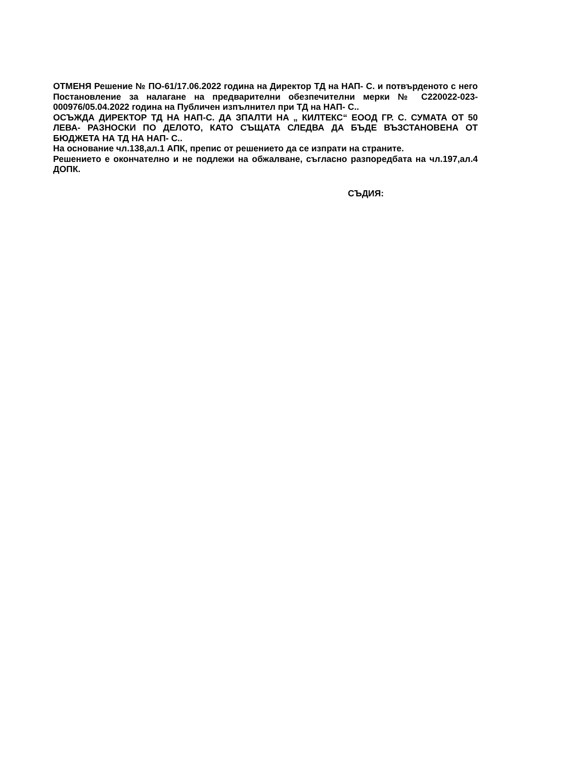ОТМЕНЯ Решение № ПО-61/17.06.2022 година на Директор ТД на НАП- С. и потвърденото с него Постановление за налагане на предварителни обезпечителни мерки № С220022-023-000976/05.04.2022 година на Публичен изпълнител при ТД на НАП- С..
ОСЪЖДА ДИРЕКТОР ТД НА НАП-С. ДА ЗПАЛТИ НА „ КИЛТЕКС“ ЕООД ГР. С. СУМАТА ОТ 50 ЛЕВА- РАЗНОСКИ ПО ДЕЛОТО, КАТО СЪЩАТА СЛЕДВА ДА БЪДЕ ВЪЗСТАНОВЕНА ОТ БЮДЖЕТА НА ТД НА НАП- С..
На основание чл.138,ал.1 АПК, препис от решението да се изпрати на страните.
Решението е окончателно и не подлежи на обжалване, съгласно разпоредбата на чл.197,ал.4 ДОПК.
СЪДИЯ: